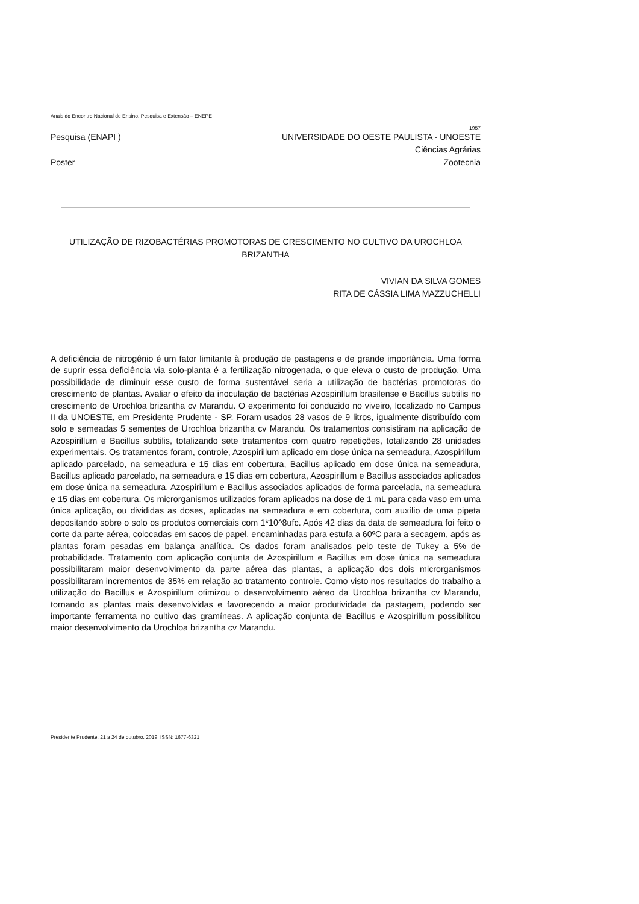Anais do Encontro Nacional de Ensino, Pesquisa e Extensão – ENEPE
1957
Pesquisa (ENAPI ) UNIVERSIDADE DO OESTE PAULISTA - UNOESTE
Ciências Agrárias
Poster Zootecnia
UTILIZAÇÃO DE RIZOBACTÉRIAS PROMOTORAS DE CRESCIMENTO NO CULTIVO DA UROCHLOA BRIZANTHA
VIVIAN DA SILVA GOMES
RITA DE CÁSSIA LIMA MAZZUCHELLI
A deficiência de nitrogênio é um fator limitante à produção de pastagens e de grande importância. Uma forma de suprir essa deficiência via solo-planta é a fertilização nitrogenada, o que eleva o custo de produção. Uma possibilidade de diminuir esse custo de forma sustentável seria a utilização de bactérias promotoras do crescimento de plantas. Avaliar o efeito da inoculação de bactérias Azospirillum brasilense e Bacillus subtilis no crescimento de Urochloa brizantha cv Marandu. O experimento foi conduzido no viveiro, localizado no Campus II da UNOESTE, em Presidente Prudente - SP. Foram usados 28 vasos de 9 litros, igualmente distribuído com solo e semeadas 5 sementes de Urochloa brizantha cv Marandu. Os tratamentos consistiram na aplicação de Azospirillum e Bacillus subtilis, totalizando sete tratamentos com quatro repetições, totalizando 28 unidades experimentais. Os tratamentos foram, controle, Azospirillum aplicado em dose única na semeadura, Azospirillum aplicado parcelado, na semeadura e 15 dias em cobertura, Bacillus aplicado em dose única na semeadura, Bacillus aplicado parcelado, na semeadura e 15 dias em cobertura, Azospirillum e Bacillus associados aplicados em dose única na semeadura, Azospirillum e Bacillus associados aplicados de forma parcelada, na semeadura e 15 dias em cobertura. Os microrganismos utilizados foram aplicados na dose de 1 mL para cada vaso em uma única aplicação, ou divididas as doses, aplicadas na semeadura e em cobertura, com auxílio de uma pipeta depositando sobre o solo os produtos comerciais com 1*10^8ufc. Após 42 dias da data de semeadura foi feito o corte da parte aérea, colocadas em sacos de papel, encaminhadas para estufa a 60ºC para a secagem, após as plantas foram pesadas em balança analítica. Os dados foram analisados pelo teste de Tukey a 5% de probabilidade. Tratamento com aplicação conjunta de Azospirillum e Bacillus em dose única na semeadura possibilitaram maior desenvolvimento da parte aérea das plantas, a aplicação dos dois microrganismos possibilitaram incrementos de 35% em relação ao tratamento controle. Como visto nos resultados do trabalho a utilização do Bacillus e Azospirillum otimizou o desenvolvimento aéreo da Urochloa brizantha cv Marandu, tornando as plantas mais desenvolvidas e favorecendo a maior produtividade da pastagem, podendo ser importante ferramenta no cultivo das gramíneas. A aplicação conjunta de Bacillus e Azospirillum possibilitou maior desenvolvimento da Urochloa brizantha cv Marandu.
Presidente Prudente, 21 a 24 de outubro, 2019. ISSN: 1677-6321